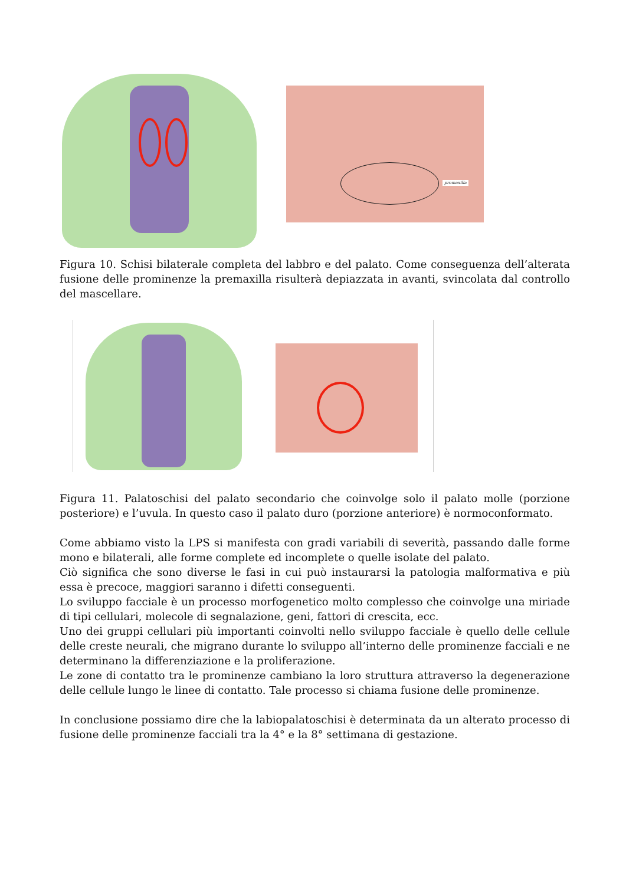premaxilla
Figura 10. Schisi bilaterale completa del labbro e del palato. Come conseguenza dell’alterata fusione delle prominenze la premaxilla risulterà depiazzata in avanti, svincolata dal controllo del mascellare.
Figura 11. Palatoschisi del palato secondario che coinvolge solo il palato molle (porzione posteriore) e l’uvula. In questo caso il palato duro (porzione anteriore) è normoconformato.
Come abbiamo visto la LPS si manifesta con gradi variabili di severità, passando dalle forme mono e bilaterali, alle forme complete ed incomplete o quelle isolate del palato.
Ciò significa che sono diverse le fasi in cui può instaurarsi la patologia malformativa e più essa è precoce, maggiori saranno i difetti conseguenti.
Lo sviluppo facciale è un processo morfogenetico molto complesso che coinvolge una miriade di tipi cellulari, molecole di segnalazione, geni, fattori di crescita, ecc.
Uno dei gruppi cellulari più importanti coinvolti nello sviluppo facciale è quello delle cellule delle creste neurali, che migrano durante lo sviluppo all’interno delle prominenze facciali e ne determinano la differenziazione e la proliferazione.
Le zone di contatto tra le prominenze cambiano la loro struttura attraverso la degenerazione delle cellule lungo le linee di contatto. Tale processo si chiama fusione delle prominenze.
In conclusione possiamo dire che la labiopalatoschisi è determinata da un alterato processo di fusione delle prominenze facciali tra la 4° e la 8° settimana di gestazione.